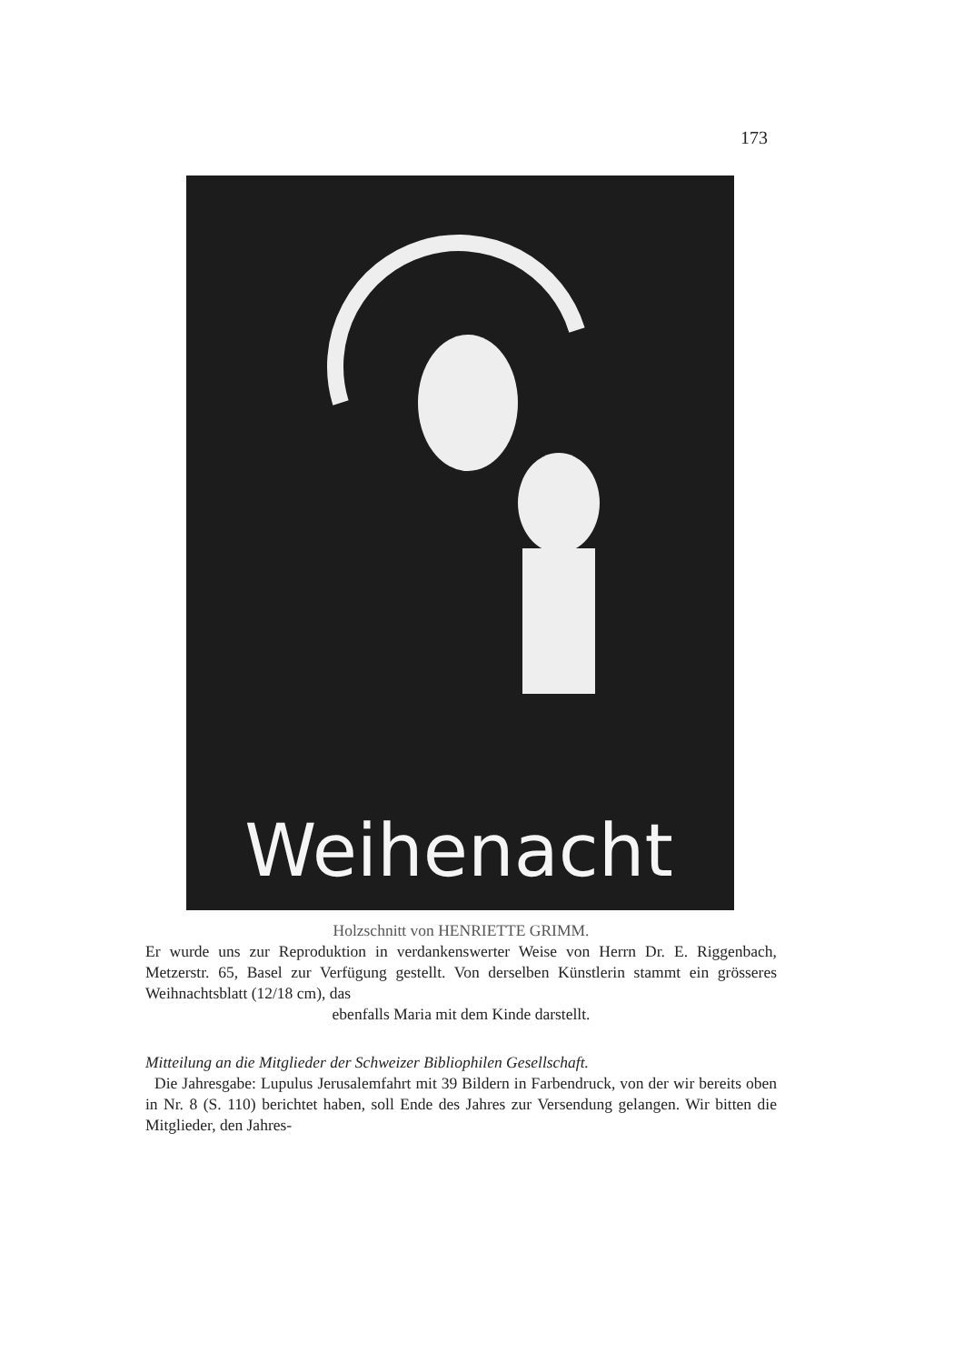173
Weihenacht
Holzschnitt von HENRIETTE GRIMM.
Er wurde uns zur Reproduktion in verdankenswerter Weise von Herrn Dr. E. Riggenbach, Metzerstr. 65, Basel zur Verfügung gestellt. Von derselben Künstlerin stammt ein grösseres Weihnachtsblatt (12/18 cm), das
ebenfalls Maria mit dem Kinde darstellt.
Mitteilung an die Mitglieder der Schweizer Bibliophilen Gesellschaft.
Die Jahresgabe: Lupulus Jerusalemfahrt mit 39 Bildern in Farbendruck, von der wir bereits oben in Nr. 8 (S. 110) berichtet haben, soll Ende des Jahres zur Versendung gelangen. Wir bitten die Mitglieder, den Jahres-